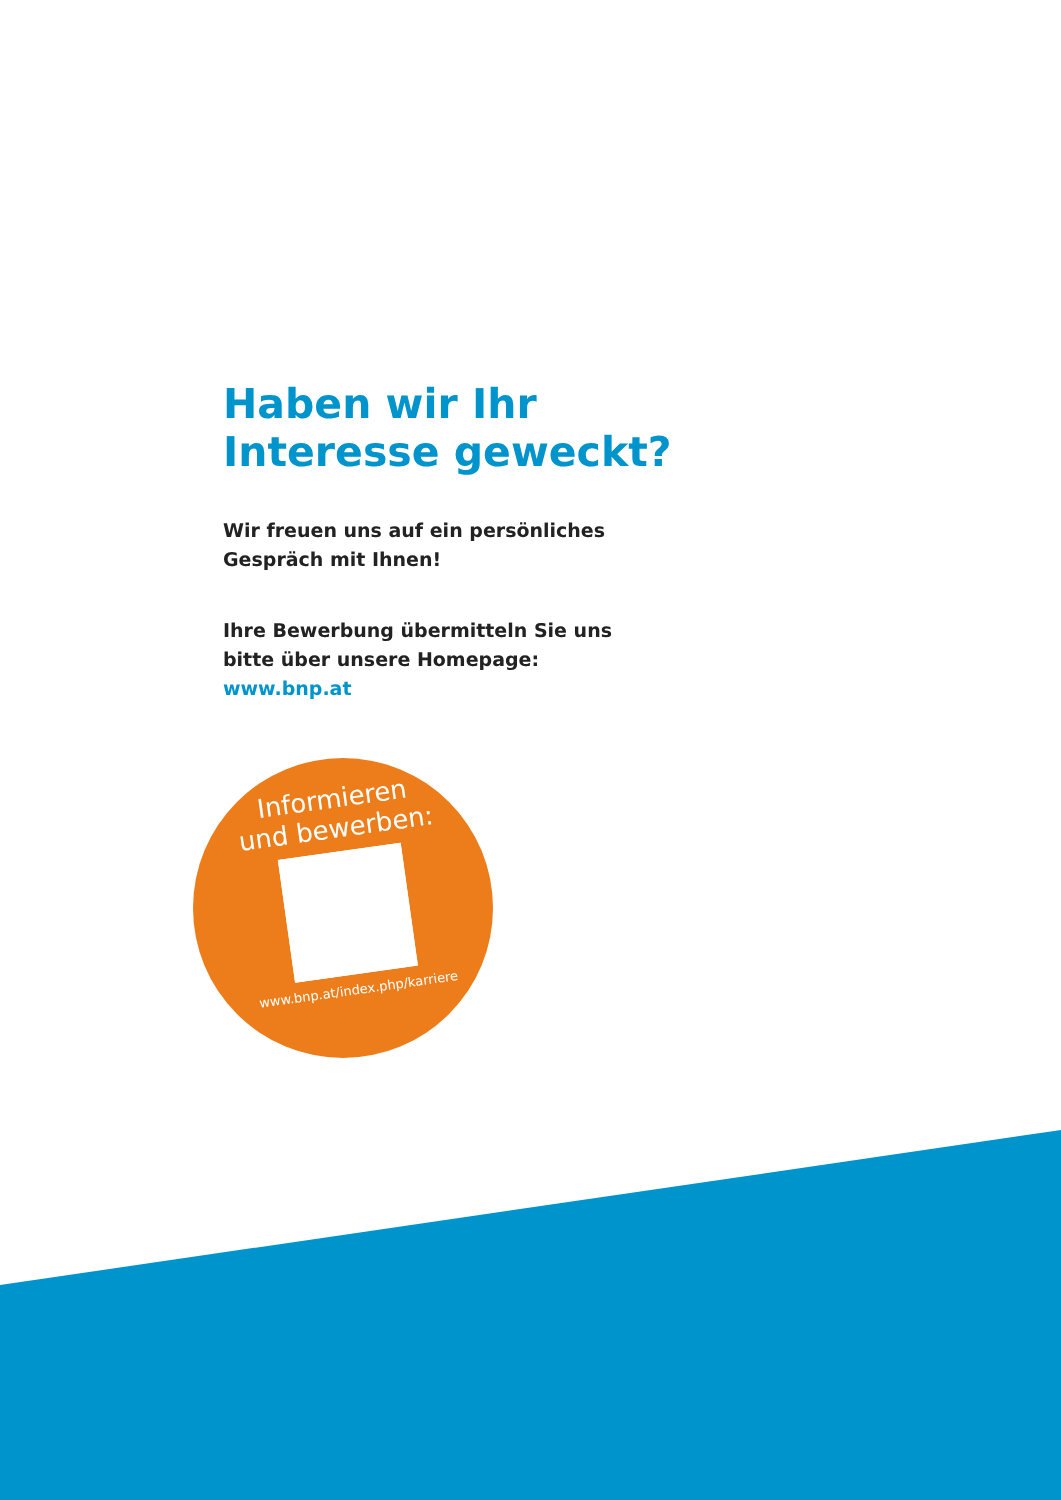Haben wir Ihr
Interesse geweckt?
Wir freuen uns auf ein persönliches
Gespräch mit Ihnen!
Ihre Bewerbung übermitteln Sie uns
bitte über unsere Homepage:
www.bnp.at
Informieren
und bewerben:
www.bnp.at/index.php/karriere